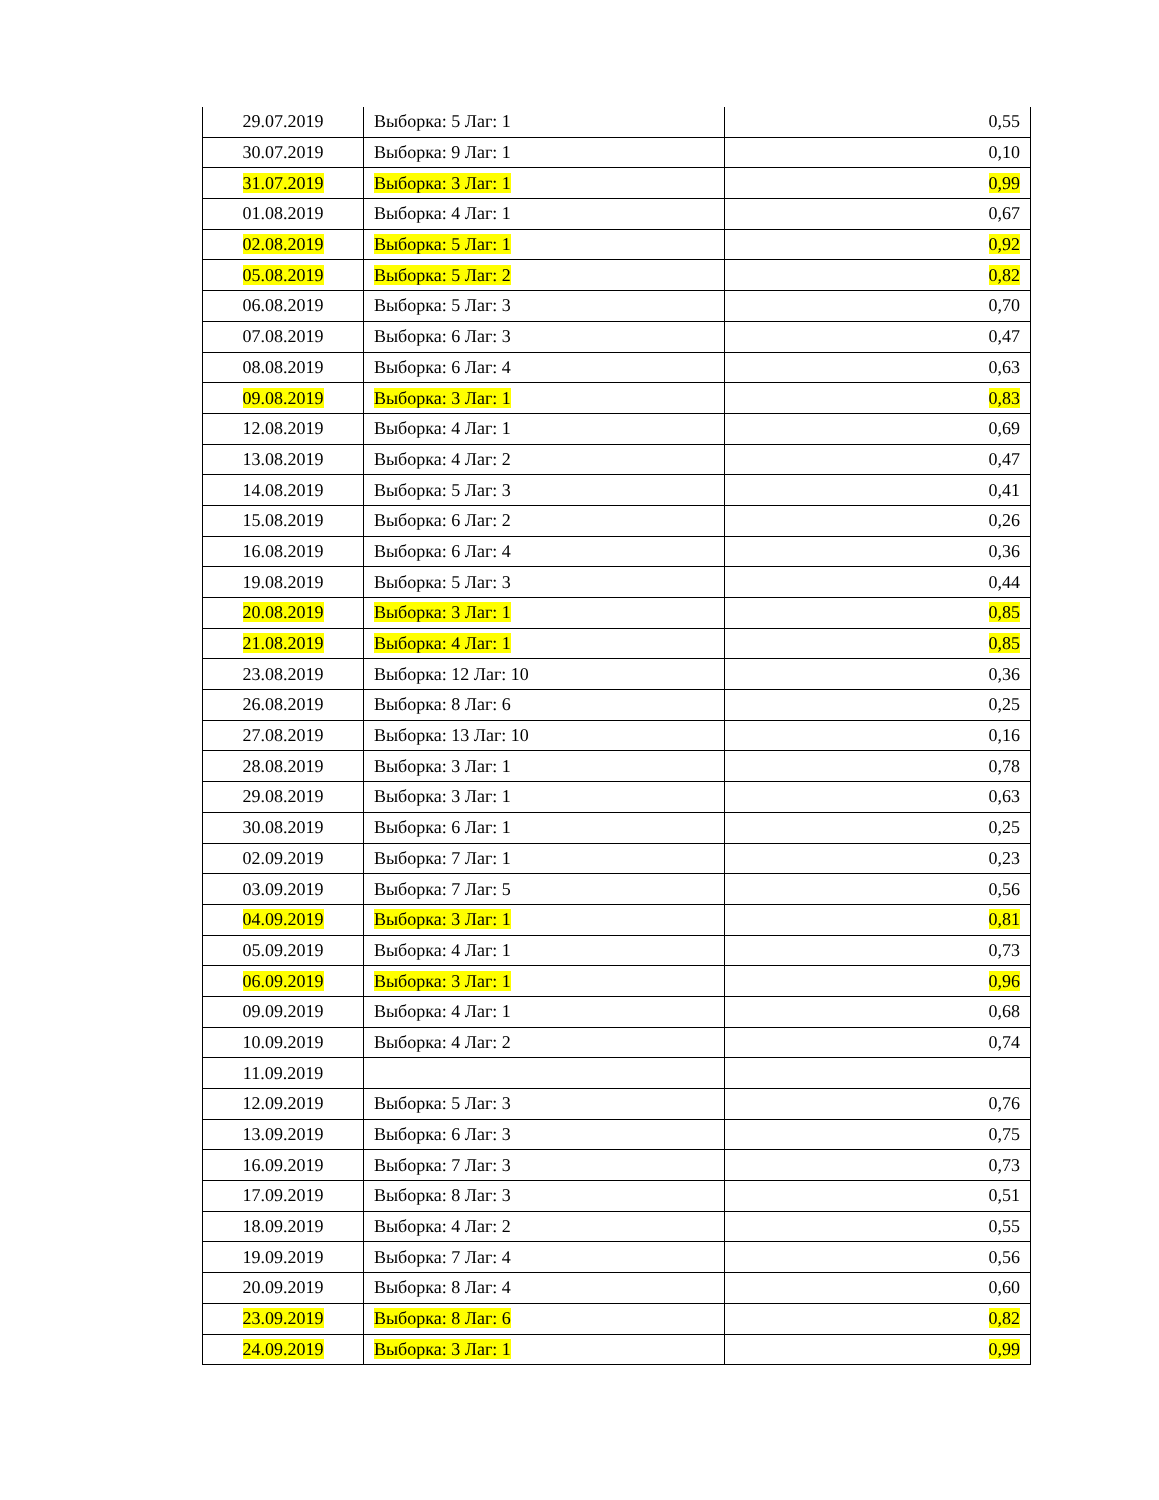| 29.07.2019 | Выборка: 5 Лаг: 1 | 0,55 |
| 30.07.2019 | Выборка: 9 Лаг: 1 | 0,10 |
| 31.07.2019 | Выборка: 3 Лаг: 1 | 0,99 |
| 01.08.2019 | Выборка: 4 Лаг: 1 | 0,67 |
| 02.08.2019 | Выборка: 5 Лаг: 1 | 0,92 |
| 05.08.2019 | Выборка: 5 Лаг: 2 | 0,82 |
| 06.08.2019 | Выборка: 5 Лаг: 3 | 0,70 |
| 07.08.2019 | Выборка: 6 Лаг: 3 | 0,47 |
| 08.08.2019 | Выборка: 6 Лаг: 4 | 0,63 |
| 09.08.2019 | Выборка: 3 Лаг: 1 | 0,83 |
| 12.08.2019 | Выборка: 4 Лаг: 1 | 0,69 |
| 13.08.2019 | Выборка: 4 Лаг: 2 | 0,47 |
| 14.08.2019 | Выборка: 5 Лаг: 3 | 0,41 |
| 15.08.2019 | Выборка: 6 Лаг: 2 | 0,26 |
| 16.08.2019 | Выборка: 6 Лаг: 4 | 0,36 |
| 19.08.2019 | Выборка: 5 Лаг: 3 | 0,44 |
| 20.08.2019 | Выборка: 3 Лаг: 1 | 0,85 |
| 21.08.2019 | Выборка: 4 Лаг: 1 | 0,85 |
| 23.08.2019 | Выборка: 12 Лаг: 10 | 0,36 |
| 26.08.2019 | Выборка: 8 Лаг: 6 | 0,25 |
| 27.08.2019 | Выборка: 13 Лаг: 10 | 0,16 |
| 28.08.2019 | Выборка: 3 Лаг: 1 | 0,78 |
| 29.08.2019 | Выборка: 3 Лаг: 1 | 0,63 |
| 30.08.2019 | Выборка: 6 Лаг: 1 | 0,25 |
| 02.09.2019 | Выборка: 7 Лаг: 1 | 0,23 |
| 03.09.2019 | Выборка: 7 Лаг: 5 | 0,56 |
| 04.09.2019 | Выборка: 3 Лаг: 1 | 0,81 |
| 05.09.2019 | Выборка: 4 Лаг: 1 | 0,73 |
| 06.09.2019 | Выборка: 3 Лаг: 1 | 0,96 |
| 09.09.2019 | Выборка: 4 Лаг: 1 | 0,68 |
| 10.09.2019 | Выборка: 4 Лаг: 2 | 0,74 |
| 11.09.2019 | | |
| 12.09.2019 | Выборка: 5 Лаг: 3 | 0,76 |
| 13.09.2019 | Выборка: 6 Лаг: 3 | 0,75 |
| 16.09.2019 | Выборка: 7 Лаг: 3 | 0,73 |
| 17.09.2019 | Выборка: 8 Лаг: 3 | 0,51 |
| 18.09.2019 | Выборка: 4 Лаг: 2 | 0,55 |
| 19.09.2019 | Выборка: 7 Лаг: 4 | 0,56 |
| 20.09.2019 | Выборка: 8 Лаг: 4 | 0,60 |
| 23.09.2019 | Выборка: 8 Лаг: 6 | 0,82 |
| 24.09.2019 | Выборка: 3 Лаг: 1 | 0,99 |